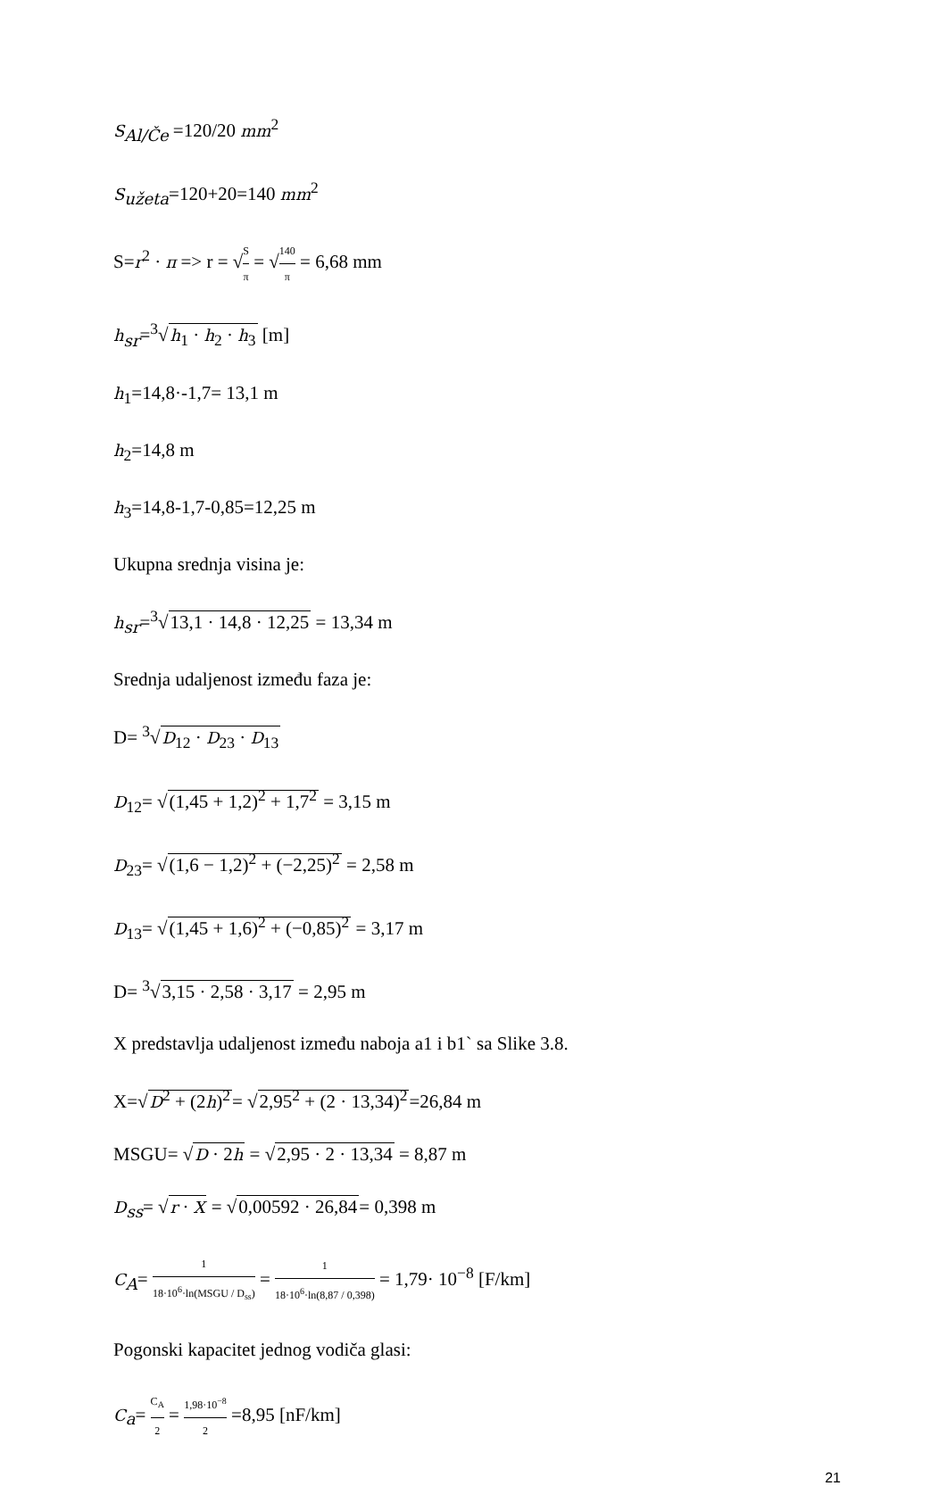S<sub>Al/Če</sub> =120/20 mm<sup>2</sup>
S<sub>užeta</sub>=120+20=140 mm<sup>2</sup>
S=r<sup>2</sup> · π => r = √S π = √140 π = 6,68 mm
h<sub>sr</sub>=<sup>3</sup>√h<sub>1</sub> · h<sub>2</sub> · h<sub>3</sub> [m]
h<sub>1</sub>=14,8·-1,7= 13,1 m
h<sub>2</sub>=14,8 m
h<sub>3</sub>=14,8-1,7-0,85=12,25 m
Ukupna srednja visina je:
h<sub>sr</sub>=<sup>3</sup>√13,1 · 14,8 · 12,25 = 13,34 m
Srednja udaljenost između faza je:
D= <sup>3</sup>√D<sub>12</sub> · D<sub>23</sub> · D<sub>13</sub>
D<sub>12</sub>= √(1,45 + 1,2)<sup>2</sup> + 1,7<sup>2</sup> = 3,15 m
D<sub>23</sub>= √(1,6 − 1,2)<sup>2</sup> + (−2,25)<sup>2</sup> = 2,58 m
D<sub>13</sub>= √(1,45 + 1,6)<sup>2</sup> + (−0,85)<sup>2</sup> = 3,17 m
D= <sup>3</sup>√3,15 · 2,58 · 3,17 = 2,95 m
X predstavlja udaljenost između naboja a1 i b1` sa Slike 3.8.
X=√D<sup>2</sup> + (2h)<sup>2</sup>= √2,95<sup>2</sup> + (2 · 13,34)<sup>2</sup>=26,84 m
MSGU= √D · 2h = √2,95 · 2 · 13,34 = 8,87 m
D<sub>ss</sub>= √r · X = √0,00592 · 26,84= 0,398 m
C<sub>A</sub>= 1 18·10<sup>6</sup>·ln(MSGU / D<sub>ss</sub>) = 1 18·10<sup>6</sup>·ln(8,87 / 0,398) = 1,79· 10<sup>−8</sup> [F/km]
Pogonski kapacitet jednog vodiča glasi:
C<sub>a</sub>= C<sub>A</sub> 2 = 1,98·10<sup>−8</sup> 2 =8,95 [nF/km]
21